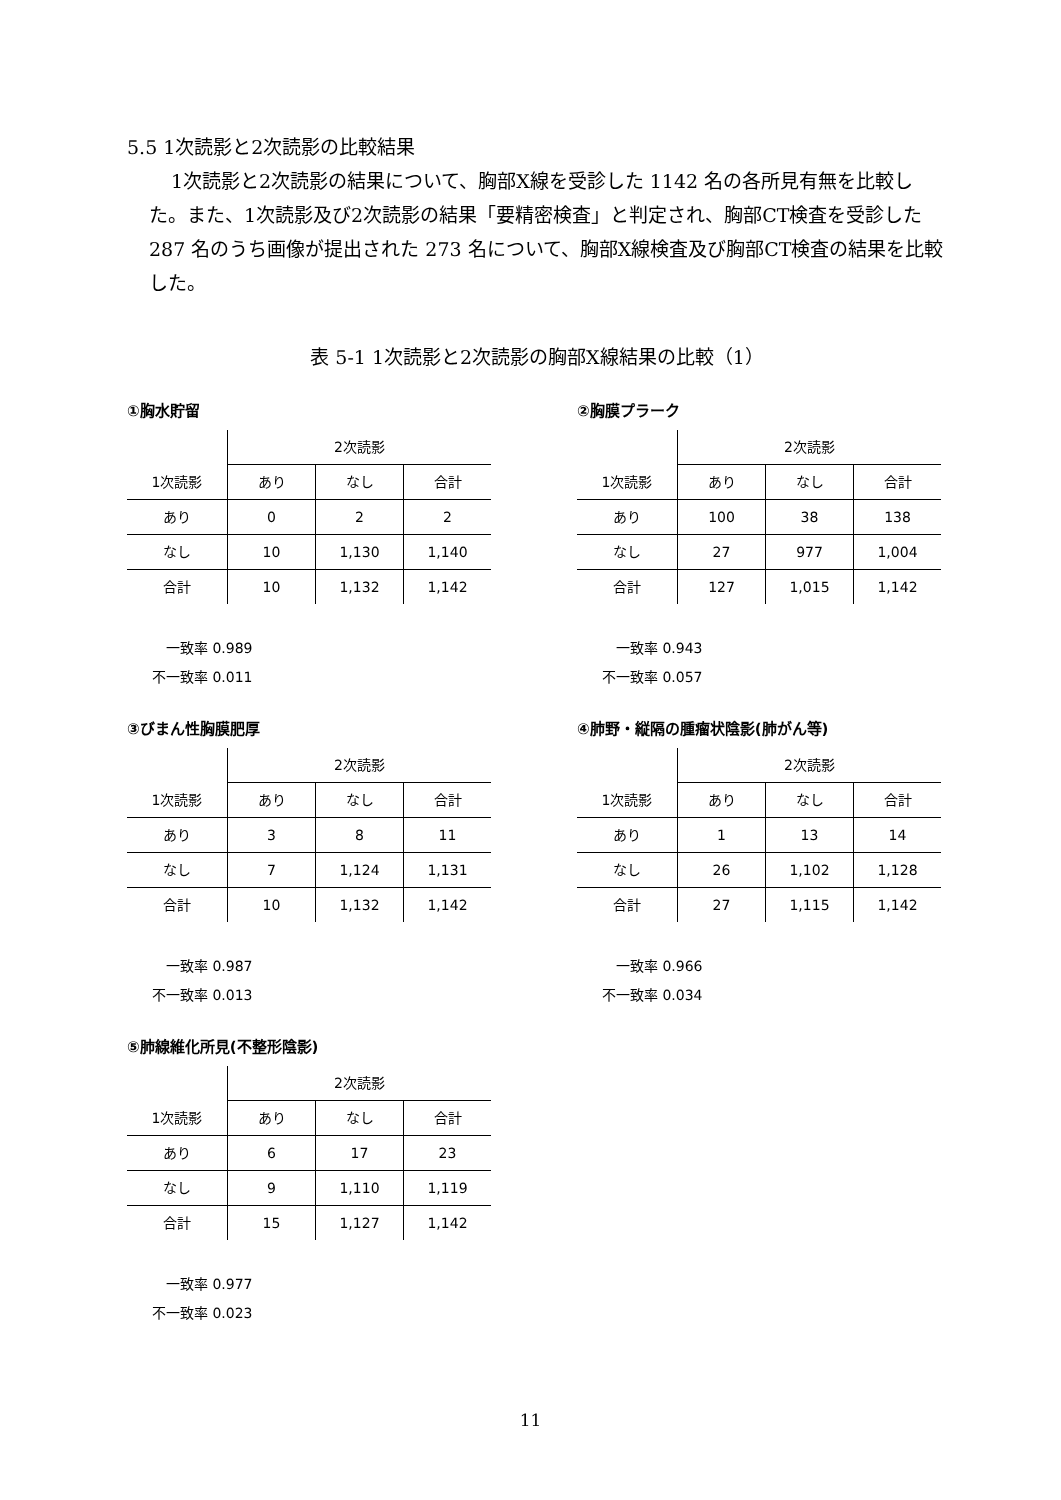5.5 1次読影と2次読影の比較結果
1次読影と2次読影の結果について、胸部X線を受診した 1142 名の各所見有無を比較した。また、1次読影及び2次読影の結果「要精密検査」と判定され、胸部CT検査を受診した 287 名のうち画像が提出された 273 名について、胸部X線検査及び胸部CT検査の結果を比較した。
表 5-1 1次読影と2次読影の胸部X線結果の比較（1）
①胸水貯留
| | 2次読影 | | |
| 1次読影 | あり | なし | 合計 |
| あり | 0 | 2 | 2 |
| なし | 10 | 1,130 | 1,140 |
| 合計 | 10 | 1,132 | 1,142 |
　一致率 0.989
不一致率 0.011
②胸膜プラーク
| | 2次読影 | | |
| 1次読影 | あり | なし | 合計 |
| あり | 100 | 38 | 138 |
| なし | 27 | 977 | 1,004 |
| 合計 | 127 | 1,015 | 1,142 |
　一致率 0.943
不一致率 0.057
③びまん性胸膜肥厚
| | 2次読影 | | |
| 1次読影 | あり | なし | 合計 |
| あり | 3 | 8 | 11 |
| なし | 7 | 1,124 | 1,131 |
| 合計 | 10 | 1,132 | 1,142 |
　一致率 0.987
不一致率 0.013
④肺野・縦隔の腫瘤状陰影(肺がん等)
| | 2次読影 | | |
| 1次読影 | あり | なし | 合計 |
| あり | 1 | 13 | 14 |
| なし | 26 | 1,102 | 1,128 |
| 合計 | 27 | 1,115 | 1,142 |
　一致率 0.966
不一致率 0.034
⑤肺線維化所見(不整形陰影)
| | 2次読影 | | |
| 1次読影 | あり | なし | 合計 |
| あり | 6 | 17 | 23 |
| なし | 9 | 1,110 | 1,119 |
| 合計 | 15 | 1,127 | 1,142 |
　一致率 0.977
不一致率 0.023
11